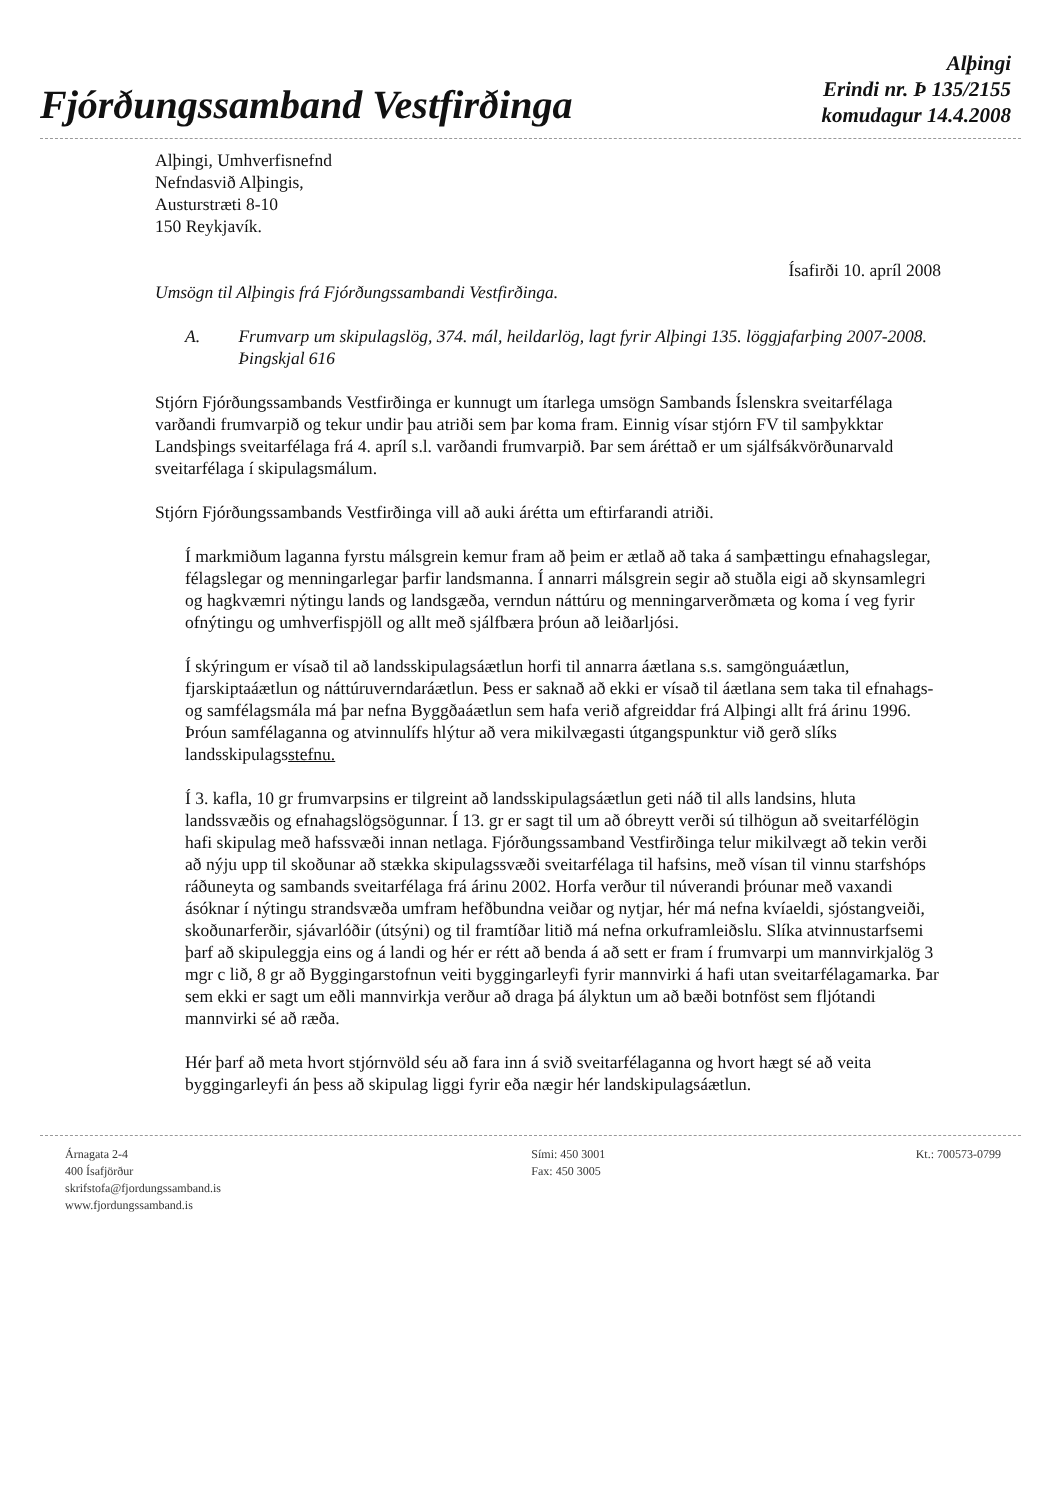Fjórðungssamband Vestfirðinga
Alþingi
Erindi nr. Þ 135/2155
komudagur 14.4.2008
Alþingi, Umhverfisnefnd
Nefndasvið Alþingis,
Austurstræti 8-10
150 Reykjavík.
Ísafirði 10. apríl 2008
Umsögn til Alþingis frá Fjórðungssambandi Vestfirðinga.
A. Frumvarp um skipulagslög, 374. mál, heildarlög, lagt fyrir Alþingi 135. löggjafarþing 2007-2008. Þingskjal 616
Stjórn Fjórðungssambands Vestfirðinga er kunnugt um ítarlega umsögn Sambands Íslenskra sveitarfélaga varðandi frumvarpið og tekur undir þau atriði sem þar koma fram. Einnig vísar stjórn FV til samþykktar Landsþings sveitarfélaga frá 4. apríl s.l. varðandi frumvarpið. Þar sem áréttað er um sjálfsákvörðunarvald sveitarfélaga í skipulagsmálum.
Stjórn Fjórðungssambands Vestfirðinga vill að auki árétta um eftirfarandi atriði.
Í markmiðum laganna fyrstu málsgrein kemur fram að þeim er ætlað að taka á samþættingu efnahagslegar, félagslegar og menningarlegar þarfir landsmanna. Í annarri málsgrein segir að stuðla eigi að skynsamlegri og hagkvæmri nýtingu lands og landsgæða, verndun náttúru og menningarverðmæta og koma í veg fyrir ofnýtingu og umhverfispjöll og allt með sjálfbæra þróun að leiðarljósi.
Í skýringum er vísað til að landsskipulagsáætlun horfi til annarra áætlana s.s. samgönguáætlun, fjarskiptaáætlun og náttúruverndaráætlun. Þess er saknað að ekki er vísað til áætlana sem taka til efnahags- og samfélagsmála má þar nefna Byggðaáætlun sem hafa verið afgreiddar frá Alþingi allt frá árinu 1996. Þróun samfélaganna og atvinnulífs hlýtur að vera mikilvægasti útgangspunktur við gerð slíks landsskipulagsstefnu.
Í 3. kafla, 10 gr frumvarpsins er tilgreint að landsskipulagsáætlun geti náð til alls landsins, hluta landssvæðis og efnahagslögsögunnar. Í 13. gr er sagt til um að óbreytt verði sú tilhögun að sveitarfélögin hafi skipulag með hafssvæði innan netlaga. Fjórðungssamband Vestfirðinga telur mikilvægt að tekin verði að nýju upp til skoðunar að stækka skipulagssvæði sveitarfélaga til hafsins, með vísan til vinnu starfshóps ráðuneyta og sambands sveitarfélaga frá árinu 2002. Horfa verður til núverandi þróunar með vaxandi ásóknar í nýtingu strandsvæða umfram hefðbundna veiðar og nytjar, hér má nefna kvíaeldi, sjóstangveiði, skoðunarferðir, sjávarlóðir (útsýni) og til framtíðar litið má nefna orkuframleiðslu. Slíka atvinnustarfsemi þarf að skipuleggja eins og á landi og hér er rétt að benda á að sett er fram í frumvarpi um mannvirkjalög 3 mgr c lið, 8 gr að Byggingarstofnun veiti byggingarleyfi fyrir mannvirki á hafi utan sveitarfélagamarka. Þar sem ekki er sagt um eðli mannvirkja verður að draga þá ályktun um að bæði botnföst sem fljótandi mannvirki sé að ræða.
Hér þarf að meta hvort stjórnvöld séu að fara inn á svið sveitarfélaganna og hvort hægt sé að veita byggingarleyfi án þess að skipulag liggi fyrir eða nægir hér landskipulagsáætlun.
Árnagata 2-4
400 Ísafjörður
skrifstofa@fjordungssamband.is
www.fjordungssamband.is
Sími: 450 3001
Fax: 450 3005
Kt.: 700573-0799